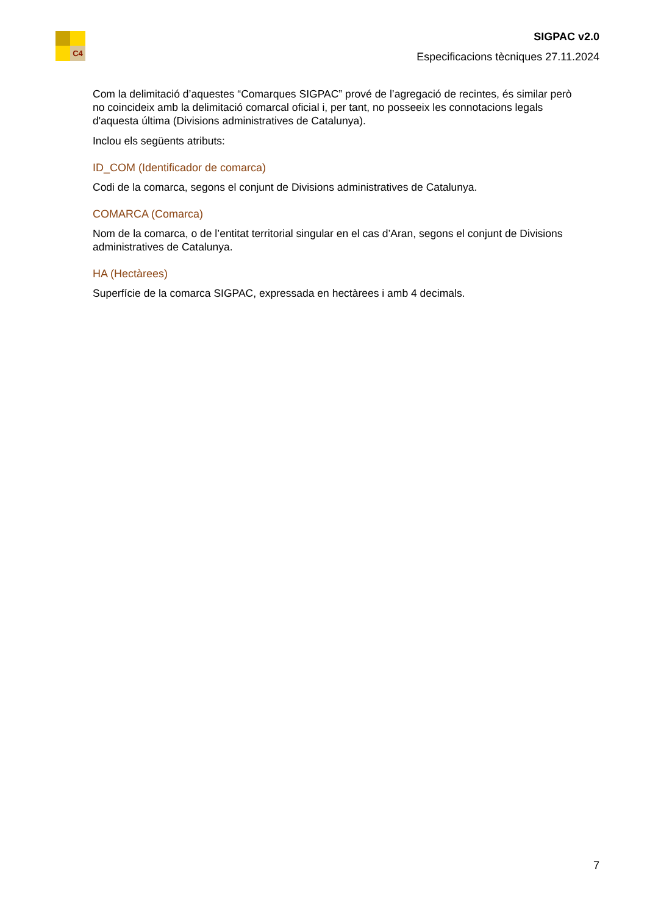C4
SIGPAC v2.0
Especificacions tècniques 27.11.2024
Com la delimitació d’aquestes “Comarques SIGPAC” prové de l’agregació de recintes, és similar però no coincideix amb la delimitació comarcal oficial i, per tant, no posseeix les connotacions legals d'aquesta última (Divisions administratives de Catalunya).
Inclou els següents atributs:
ID_COM (Identificador de comarca)
Codi de la comarca, segons el conjunt de Divisions administratives de Catalunya.
COMARCA (Comarca)
Nom de la comarca, o de l’entitat territorial singular en el cas d’Aran, segons el conjunt de Divisions administratives de Catalunya.
HA (Hectàrees)
Superfície de la comarca SIGPAC, expressada en hectàrees i amb 4 decimals.
7